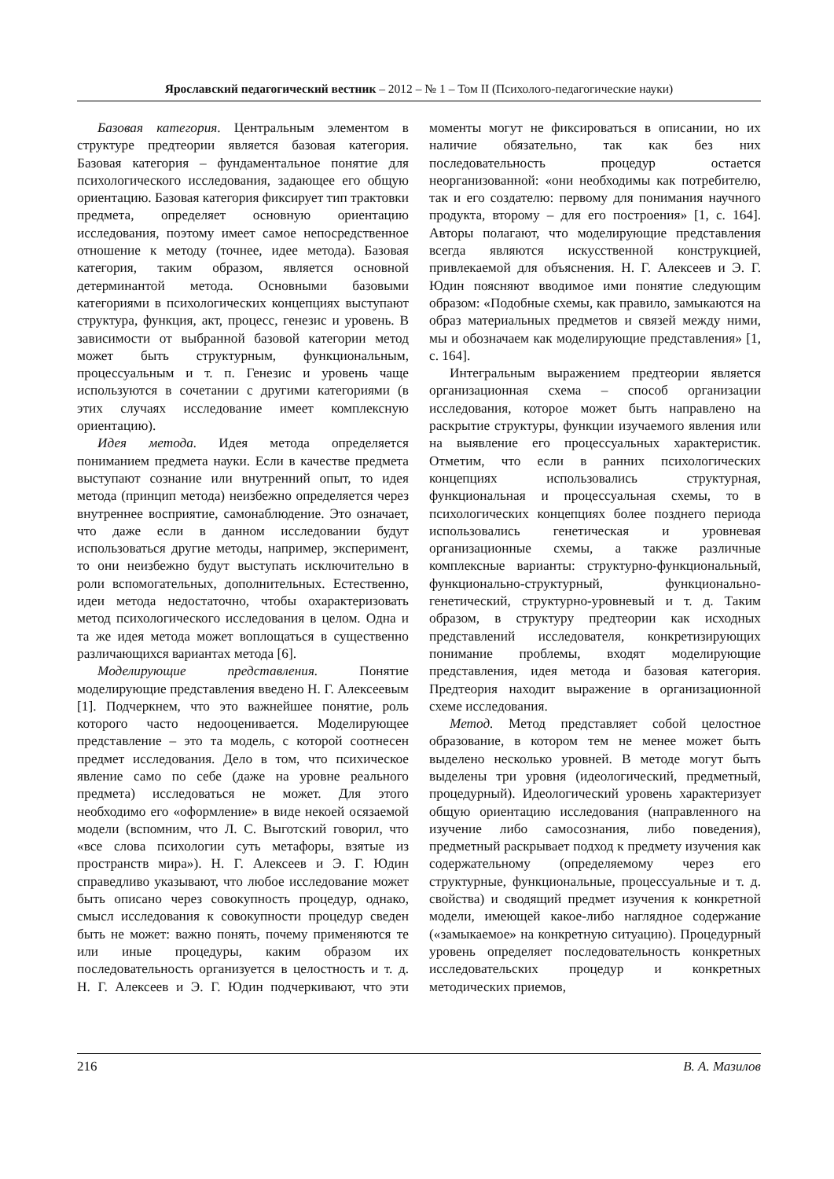Ярославский педагогический вестник – 2012 – № 1 – Том II (Психолого-педагогические науки)
Базовая категория. Центральным элементом в структуре предтеории является базовая категория. Базовая категория – фундаментальное понятие для психологического исследования, задающее его общую ориентацию. Базовая категория фиксирует тип трактовки предмета, определяет основную ориентацию исследования, поэтому имеет самое непосредственное отношение к методу (точнее, идее метода). Базовая категория, таким образом, является основной детерминантой метода. Основными базовыми категориями в психологических концепциях выступают структура, функция, акт, процесс, генезис и уровень. В зависимости от выбранной базовой категории метод может быть структурным, функциональным, процессуальным и т. п. Генезис и уровень чаще используются в сочетании с другими категориями (в этих случаях исследование имеет комплексную ориентацию).
Идея метода. Идея метода определяется пониманием предмета науки. Если в качестве предмета выступают сознание или внутренний опыт, то идея метода (принцип метода) неизбежно определяется через внутреннее восприятие, самонаблюдение. Это означает, что даже если в данном исследовании будут использоваться другие методы, например, эксперимент, то они неизбежно будут выступать исключительно в роли вспомогательных, дополнительных. Естественно, идеи метода недостаточно, чтобы охарактеризовать метод психологического исследования в целом. Одна и та же идея метода может воплощаться в существенно различающихся вариантах метода [6].
Моделирующие представления. Понятие моделирующие представления введено Н. Г. Алексеевым [1]. Подчеркнем, что это важнейшее понятие, роль которого часто недооценивается. Моделирующее представление – это та модель, с которой соотнесен предмет исследования. Дело в том, что психическое явление само по себе (даже на уровне реального предмета) исследоваться не может. Для этого необходимо его «оформление» в виде некоей осязаемой модели (вспомним, что Л. С. Выготский говорил, что «все слова психологии суть метафоры, взятые из пространств мира»). Н. Г. Алексеев и Э. Г. Юдин справедливо указывают, что любое исследование может быть описано через совокупность процедур, однако, смысл исследования к совокупности процедур сведен быть не может: важно понять, почему применяются те или иные процедуры, каким образом их последовательность организуется в целостность и т. д. Н. Г. Алексеев и Э. Г. Юдин подчеркивают, что эти моменты могут не фиксироваться в описании, но их наличие обязательно, так как без них последовательность процедур остается неорганизованной: «они необходимы как потребителю, так и его создателю: первому для понимания научного продукта, второму – для его построения» [1, с. 164]. Авторы полагают, что моделирующие представления всегда являются искусственной конструкцией, привлекаемой для объяснения. Н. Г. Алексеев и Э. Г. Юдин поясняют вводимое ими понятие следующим образом: «Подобные схемы, как правило, замыкаются на образ материальных предметов и связей между ними, мы и обозначаем как моделирующие представления» [1, с. 164].
Интегральным выражением предтеории является организационная схема – способ организации исследования, которое может быть направлено на раскрытие структуры, функции изучаемого явления или на выявление его процессуальных характеристик. Отметим, что если в ранних психологических концепциях использовались структурная, функциональная и процессуальная схемы, то в психологических концепциях более позднего периода использовались генетическая и уровневая организационные схемы, а также различные комплексные варианты: структурно-функциональный, функционально-структурный, функционально-генетический, структурно-уровневый и т. д. Таким образом, в структуру предтеории как исходных представлений исследователя, конкретизирующих понимание проблемы, входят моделирующие представления, идея метода и базовая категория. Предтеория находит выражение в организационной схеме исследования.
Метод. Метод представляет собой целостное образование, в котором тем не менее может быть выделено несколько уровней. В методе могут быть выделены три уровня (идеологический, предметный, процедурный). Идеологический уровень характеризует общую ориентацию исследования (направленного на изучение либо самосознания, либо поведения), предметный раскрывает подход к предмету изучения как содержательному (определяемому через его структурные, функциональные, процессуальные и т. д. свойства) и сводящий предмет изучения к конкретной модели, имеющей какое-либо наглядное содержание («замыкаемое» на конкретную ситуацию). Процедурный уровень определяет последовательность конкретных исследовательских процедур и конкретных методических приемов,
216 В. А. Мазилов